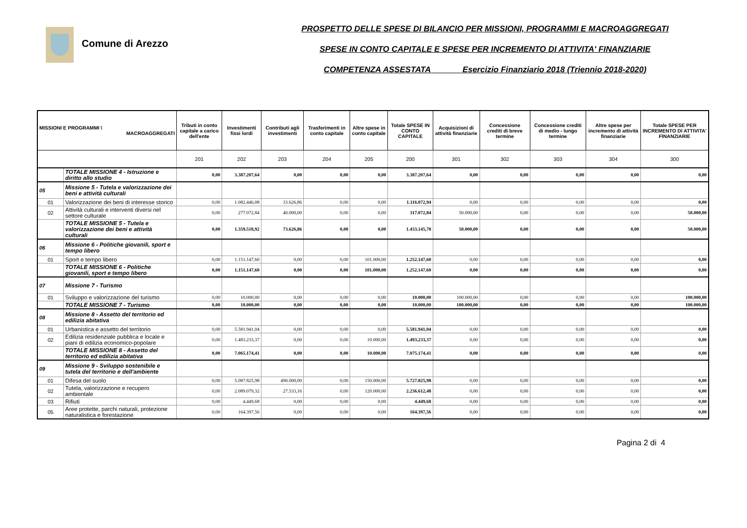Comune di Arezzo
PROSPETTO DELLE SPESE DI BILANCIO PER MISSIONI, PROGRAMMI E MACROAGGREGATI
SPESE IN CONTO CAPITALE E SPESE PER INCREMENTO DI ATTIVITA' FINANZIARIE
COMPETENZA ASSESTATA Esercizio Finanziario 2018 (Triennio 2018-2020)
| MISSIONI E PROGRAMMI \ MACROAGGREGATI | | Tributi in conto capitale a carico dell'ente | Investimenti fissi lordi | Contributi agli investimenti | Trasferimenti in conto capitale | Altre spese in conto capitale | Totale SPESE IN CONTO CAPITALE | Acquisizioni di attività finanziarie | Concessione crediti di breve termine | Concessione crediti di medio - lungo termine | Altre spese per incremento di attività finanziarie | Totale SPESE PER INCREMENTO DI ATTIVITA' FINANZIARIE |
| --- | --- | --- | --- | --- | --- | --- | --- | --- | --- | --- | --- | --- |
| | | 201 | 202 | 203 | 204 | 205 | 200 | 301 | 302 | 303 | 304 | 300 |
| | TOTALE MISSIONE 4 - Istruzione e diritto allo studio | 0,00 | 3.387.207,64 | 0,00 | 0,00 | 0,00 | 3.387.207,64 | 0,00 | 0,00 | 0,00 | 0,00 | 0,00 |
| 05 | Missione 5 - Tutela e valorizzazione dei beni e attività culturali | | | | | | | | | | | |
| 01 | Valorizzazione dei beni di interesse storico | 0,00 | 1.082.446,08 | 33.626,86 | 0,00 | 0,00 | 1.116.072,94 | 0,00 | 0,00 | 0,00 | 0,00 | 0,00 |
| 02 | Attività culturali e interventi diversi nel settore culturale | 0,00 | 277.072,84 | 40.000,00 | 0,00 | 0,00 | 317.072,84 | 50.000,00 | 0,00 | 0,00 | 0,00 | 50.000,00 |
| | TOTALE MISSIONE 5 - Tutela e valorizzazione dei beni e attività culturali | 0,00 | 1.359.518,92 | 73.626,86 | 0,00 | 0,00 | 1.433.145,78 | 50.000,00 | 0,00 | 0,00 | 0,00 | 50.000,00 |
| 06 | Missione 6 - Politiche giovanili, sport e tempo libero | | | | | | | | | | | |
| 01 | Sport e tempo libero | 0,00 | 1.151.147,60 | 0,00 | 0,00 | 101.000,00 | 1.252.147,60 | 0,00 | 0,00 | 0,00 | 0,00 | 0,00 |
| | TOTALE MISSIONE 6 - Politiche giovanili, sport e tempo libero | 0,00 | 1.151.147,60 | 0,00 | 0,00 | 101.000,00 | 1.252.147,60 | 0,00 | 0,00 | 0,00 | 0,00 | 0,00 |
| 07 | Missione 7 - Turismo | | | | | | | | | | | |
| 01 | Sviluppo e valorizzazione del turismo | 0,00 | 10.000,00 | 0,00 | 0,00 | 0,00 | 10.000,00 | 100.000,00 | 0,00 | 0,00 | 0,00 | 100.000,00 |
| | TOTALE MISSIONE 7 - Turismo | 0,00 | 10.000,00 | 0,00 | 0,00 | 0,00 | 10.000,00 | 100.000,00 | 0,00 | 0,00 | 0,00 | 100.000,00 |
| 08 | Missione 8 - Assetto del territorio ed edilizia abitativa | | | | | | | | | | | |
| 01 | Urbanistica e assetto del territorio | 0,00 | 5.581.941,04 | 0,00 | 0,00 | 0,00 | 5.581.941,04 | 0,00 | 0,00 | 0,00 | 0,00 | 0,00 |
| 02 | Edilizia residenziale pubblica e locale e piani di edilizia economico-popolare | 0,00 | 1.483.233,37 | 0,00 | 0,00 | 10.000,00 | 1.493.233,37 | 0,00 | 0,00 | 0,00 | 0,00 | 0,00 |
| | TOTALE MISSIONE 8 - Assetto del territorio ed edilizia abitativa | 0,00 | 7.065.174,41 | 0,00 | 0,00 | 10.000,00 | 7.075.174,41 | 0,00 | 0,00 | 0,00 | 0,00 | 0,00 |
| 09 | Missione 9 - Sviluppo sostenibile e tutela del territorio e dell'ambiente | | | | | | | | | | | |
| 01 | Difesa del suolo | 0,00 | 5.087.825,98 | 490.000,00 | 0,00 | 150.000,00 | 5.727.825,98 | 0,00 | 0,00 | 0,00 | 0,00 | 0,00 |
| 02 | Tutela, valorizzazione e recupero ambientale | 0,00 | 2.089.079,32 | 27.533,16 | 0,00 | 120.000,00 | 2.236.612,48 | 0,00 | 0,00 | 0,00 | 0,00 | 0,00 |
| 03 | Rifiuti | 0,00 | 4.449,68 | 0,00 | 0,00 | 0,00 | 4.449,68 | 0,00 | 0,00 | 0,00 | 0,00 | 0,00 |
| 05 | Aree protette, parchi naturali, protezione naturalistica e forestazione | 0,00 | 164.397,56 | 0,00 | 0,00 | 0,00 | 164.397,56 | 0,00 | 0,00 | 0,00 | 0,00 | 0,00 |
Pagina 2 di 4